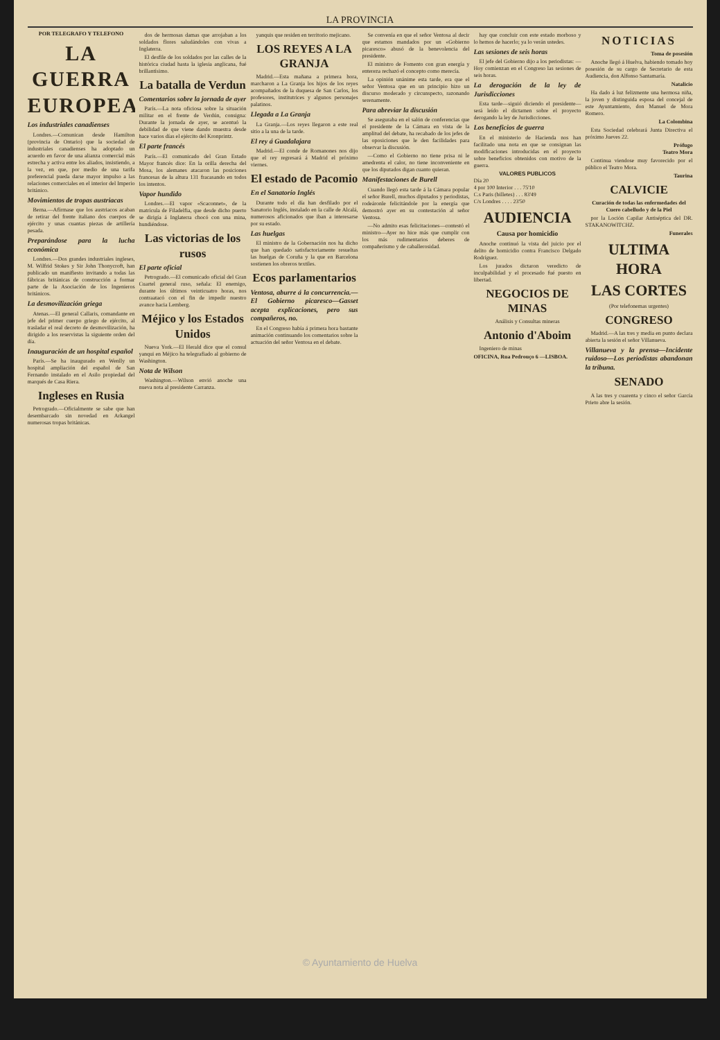LA PROVINCIA
POR TELEGRAFO Y TELEFONO
LA GUERRA EUROPEA
Los industriales canadienses
Londres.—Comunican desde Hamilton (provincia de Ontario) que la sociedad de industriales canadienses ha adoptado un acuerdo en favor de una alianza comercial más estrecha y activa entre los aliados, insistiendo, a la vez, en que, por medio de una tarifa preferencial pueda darse mayor impulso a las relaciones comerciales en el interior del Imperio británico.
Movimientos de tropas austriacas
Berna.—Afírmase que los austriacos acaban de retirar del frente italiano dos cuerpos de ejército y unas cuantas piezas de artillería pesada.
Preparándose para la lucha económica
Londres.—Dos grandes industriales ingleses, M. Wilfrid Stokes y Sir John Thonycroft, han publicado un manifiesto invitando a todas las fábricas británicas de construcción a formar parte de la Asociación de los Ingenieros británicos.
La desmovilización griega
Atenas.—El general Callaris, comandante en jefe del primer cuerpo griego de ejército, al trasladar el real decreto de desmovilización, ha dirigido a los reservistas la siguiente orden del día.
Inauguración de un hospital español
París.—Se ha inaugurado en Wenlly un hospital ampliación del español de San Fernando instalado en el Asilo propiedad del marqués de Casa Riera.
Ingleses en Rusia
Petrogrado.—Oficialmente se sabe que han desembarcado sin novedad en Arkangel numerosas tropas británicas.
dos de hermosas damas que arrojaban a los soldados flores saludándoles con vivas a Inglaterra.
El desfile de los soldados por las calles de la histórica ciudad hasta la iglesia anglicana, fué brillantísimo.
La batalla de Verdun
Comentarios sobre la jornada de ayer
París.—La nota oficiosa sobre la situación militar en el frente de Verdún, consigna: Durante la jornada de ayer, se acentuó la debilidad de que viene dando muestra desde hace varios días el ejército del Kronprintz.
El parte francés
París.—El comunicado del Gran Estado Mayor francés dice: En la orilla derecha del Mosa, los alemanes atacaron las posiciones francesas de la altura 131 fracasando en todos los intentos.
Vapor hundido
Londres.—El vapor «Scaconnet», de la matrícula de Filadelfia, que desde dicho puerto se dirigía á Inglaterra chocó con una mina, hundiéndose.
Las victorias de los rusos
El parte oficial
Petrogrado.—El comunicado oficial del Gran Cuartel general ruso, señala: El enemigo, durante los últimos veinticuatro horas, nos contraatacó con el fin de impedir nuestro avance hacia Lemberg.
Méjico y los Estados Unidos
Nueva York.—El Herald dice que el consul yanqui en Méjico ha telegrafiado al gobierno de Washington.
Nota de Wilson
Washington.—Wilson envió anoche una nueva nota al presidente Carranza.
yanquis que residen en territorio mejicano.
LOS REYES A LA GRANJA
Madrid.—Esta mañana a primera hora, marcharon a La Granja los hijos de los reyes acompañados de la duquesa de San Carlos, los profesores, institutrices y algunos personajes palatinos.
Llegada a La Granja
La Granja.—Los reyes llegaron a este real sitio a la una de la tarde.
El rey á Guadalajara
Madrid.—El conde de Romanones nos dijo que el rey regresará á Madrid el próximo viernes.
El estado de Pacomio
En el Sanatorio Inglés
Durante todo el día han desfilado por el Sanatorio Inglés, instalado en la calle de Alcalá, numerosos aficionados que iban a interesarse por su estado.
Las huelgas
El ministro de la Gobernación nos ha dicho que han quedado satisfactoriamente resueltas las huelgas de Coruña y la que en Barcelona sostienen los obreros textiles.
Ecos parlamentarios
Ventosa, aburre á la concurrencia.—El Gobierno picaresco—Gasset acepta explicaciones, pero sus compañeros, no.
En el Congreso había á primera hora bastante animación continuando los comentarios sobre la actuación del señor Ventosa en el debate.
Se convenía en que el señor Ventosa al decir que estamos mandados por un «Gobierno picaresco» abusó de la benevolencia del presidente.
El ministro de Fomento con gran energía y entereza rechazó el concepto como merecía.
La opinión unánime esta tarde, era que el señor Ventosa que en un principio hizo un discurso moderado y circunspecto, razonando serenamente.
Para abreviar la discusión
Se aseguraba en el salón de conferencias que el presidente de la Cámara en vista de la amplitud del debate, ha recabado de los jefes de las oposiciones que le den facilidades para observar la discusión.
—Como el Gobierno no tiene prisa ni le amedrenta el calor, no tiene inconveniente en que los diputados digan cuanto quieran.
Manifestaciones de Burell
Cuando llegó esta tarde á la Cámara popular el señor Burell, muchos diputados y periodistas, rodeáronle felicitándole por la energía que demostró ayer en su contestación al señor Ventosa.
—No admito esas felicitaciones—contestó el ministro—Ayer no hice más que cumplir con los más rudimentarios deberes de compañerismo y de caballerosidad.
hay que concluir con este estado morboso y lo hemos de hacerlo; ya lo verán ustedes.
Las sesiones de seis horas
El jefe del Gobierno dijo a los periodistas: —Hoy comienzan en el Congreso las sesiones de seis horas.
La derogación de la ley de Jurisdicciones
Esta tarde—siguió diciendo el presidente—será leído el dictamen sobre el proyecto derogando la ley de Jurisdicciones.
Los beneficios de guerra
En el ministerio de Hacienda nos han facilitado una nota en que se consignan las modificaciones introducidas en el proyecto sobre beneficios obtenidos con motivo de la guerra.
VALORES PUBLICOS
Día 20
4 por 100 Interior . . . 75'10
C.s Paris (billetes) . . . 83'49
C/s Londres . . . . 23'50
AUDIENCIA
Causa por homicidio
Anoche continuó la vista del juicio por el delito de homicidio contra Francisco Delgado Rodríguez.
Los jurados dictaron veredicto de inculpabilidad y el procesado fué puesto en libertad.
NEGOCIOS DE MINAS
Análisis y Consultas mineras
Antonio d'Aboim
Ingeniero de minas
OFICINA, Rua Pedrouço 6 —LISBOA.
NOTICIAS
Toma de posesión
Anoche llegó á Huelva, habiendo tomado hoy posesión de su cargo de Secretario de esta Audiencia, don Alfonso Santamaría.
Natalicio
Ha dado á luz felizmente una hermosa niña, la joven y distinguida esposa del concejal de este Ayuntamiento, don Manuel de Mora Romero.
La Colombina
Esta Sociedad celebrará Junta Directiva el próximo Jueves 22.
Prófugo
Teatro Mora
Continua viendose muy favorecido por el público el Teatro Mora.
Taurina
CALVICIE
Curación de todas las enfermedades del Cuero cabelludo y de la Piel
por la Loción Capilar Antiséptica del DR. STAKANOWITCHZ.
Funerales
ULTIMA HORA
LAS CORTES
(Por telefonemas urgentes)
CONGRESO
Madrid.—A las tres y media en punto declara abierta la sesión el señor Villanueva.
Villanueva y la prensa—Incidente ruidoso—Los periodistas abandonan la tribuna.
SENADO
A las tres y cuarenta y cinco el señor García Prieto abre la sesión.
© Ayuntamiento de Huelva